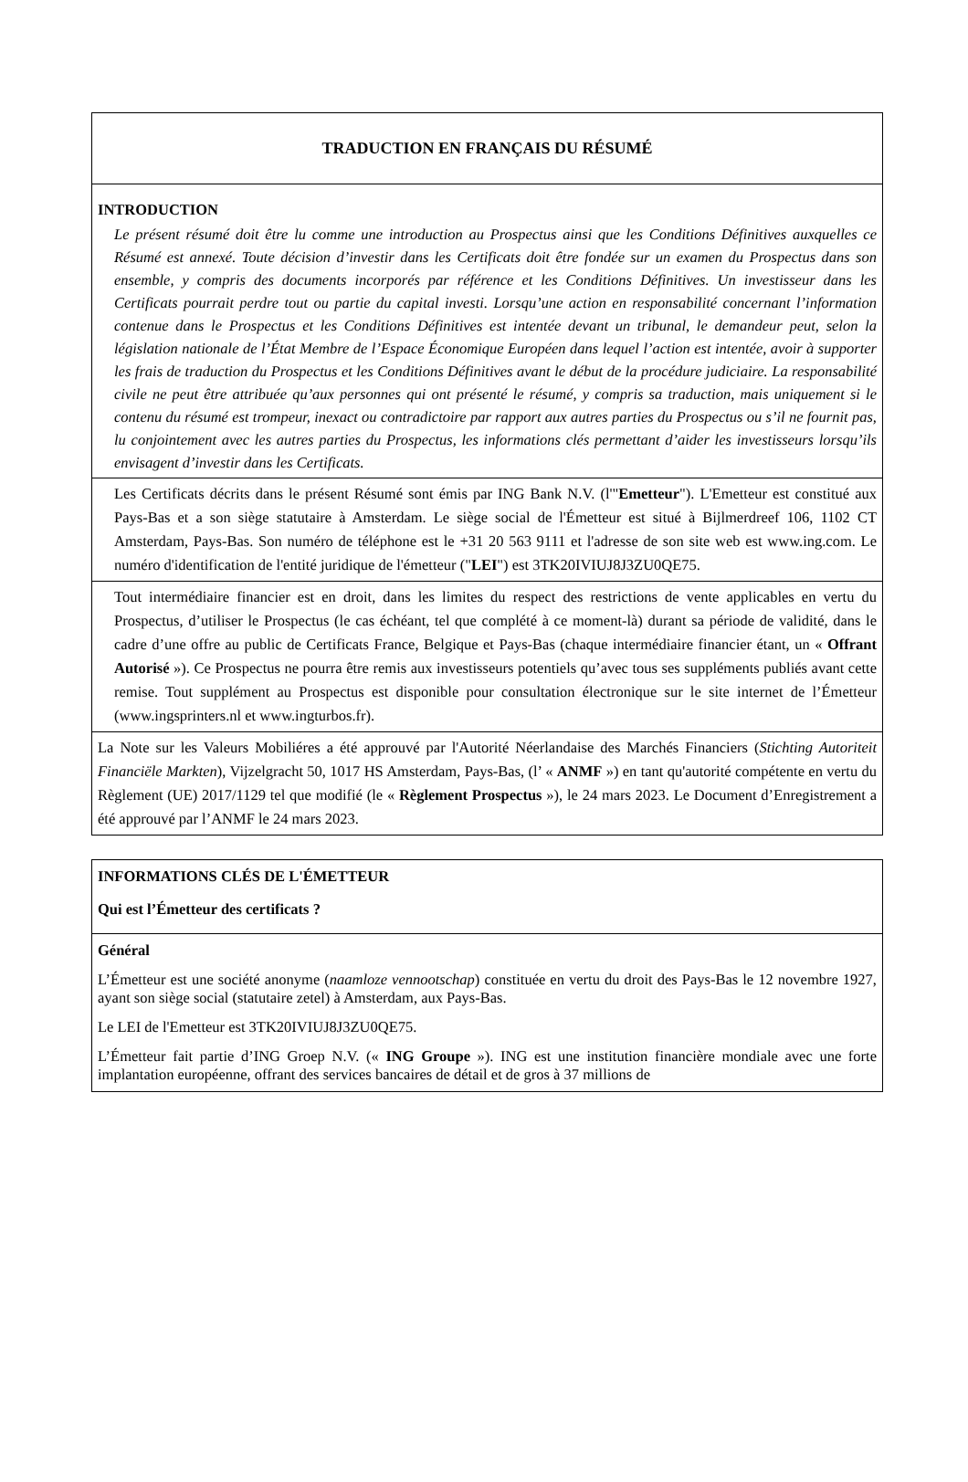| TRADUCTION EN FRANÇAIS DU RÉSUMÉ |
| INTRODUCTION Le présent résumé doit être lu comme une introduction au Prospectus ainsi que les Conditions Définitives auxquelles ce Résumé est annexé. Toute décision d’investir dans les Certificats doit être fondée sur un examen du Prospectus dans son ensemble, y compris des documents incorporés par référence et les Conditions Définitives. Un investisseur dans les Certificats pourrait perdre tout ou partie du capital investi. Lorsqu’une action en responsabilité concernant l’information contenue dans le Prospectus et les Conditions Définitives est intentée devant un tribunal, le demandeur peut, selon la législation nationale de l’État Membre de l’Espace Économique Européen dans lequel l’action est intentée, avoir à supporter les frais de traduction du Prospectus et les Conditions Définitives avant le début de la procédure judiciaire. La responsabilité civile ne peut être attribuée qu’aux personnes qui ont présenté le résumé, y compris sa traduction, mais uniquement si le contenu du résumé est trompeur, inexact ou contradictoire par rapport aux autres parties du Prospectus ou s’il ne fournit pas, lu conjointement avec les autres parties du Prospectus, les informations clés permettant d’aider les investisseurs lorsqu’ils envisagent d’investir dans les Certificats. |
| Les Certificats décrits dans le présent Résumé sont émis par ING Bank N.V. (l'" Emetteur "). L'Emetteur est constitué aux Pays-Bas et a son siège statutaire à Amsterdam. Le siège social de l'Émetteur est situé à Bijlmerdreef 106, 1102 CT Amsterdam, Pays-Bas. Son numéro de téléphone est le +31 20 563 9111 et l'adresse de son site web est www.ing.com. Le numéro d'identification de l'entité juridique de l'émetteur (" LEI ") est 3TK20IVIUJ8J3ZU0QE75. |
| Tout intermédiaire financier est en droit, dans les limites du respect des restrictions de vente applicables en vertu du Prospectus, d’utiliser le Prospectus (le cas échéant, tel que complété à ce moment-là) durant sa période de validité, dans le cadre d’une offre au public de Certificats France, Belgique et Pays-Bas (chaque intermédiaire financier étant, un « Offrant Autorisé »). Ce Prospectus ne pourra être remis aux investisseurs potentiels qu’avec tous ses suppléments publiés avant cette remise. Tout supplément au Prospectus est disponible pour consultation électronique sur le site internet de l’Émetteur (www.ingsprinters.nl et www.ingturbos.fr). |
| La Note sur les Valeurs Mobiliéres a été approuvé par l'Autorité Néerlandaise des Marchés Financiers ( Stichting Autoriteit Financiële Markten ), Vijzelgracht 50, 1017 HS Amsterdam, Pays-Bas, (l’ « ANMF ») en tant qu'autorité compétente en vertu du Règlement (UE) 2017/1129 tel que modifié (le « Règlement Prospectus »), le 24 mars 2023. Le Document d’Enregistrement a été approuvé par l’ANMF le 24 mars 2023. |
| INFORMATIONS CLÉS DE L'ÉMETTEUR Qui est l’Émetteur des certificats ? |
| Général L’Émetteur est une société anonyme ( naamloze vennootschap ) constituée en vertu du droit des Pays-Bas le 12 novembre 1927, ayant son siège social (statutaire zetel) à Amsterdam, aux Pays-Bas. Le LEI de l'Emetteur est 3TK20IVIUJ8J3ZU0QE75. L’Émetteur fait partie d’ING Groep N.V. (« ING Groupe »). ING est une institution financière mondiale avec une forte implantation européenne, offrant des services bancaires de détail et de gros à 37 millions de |